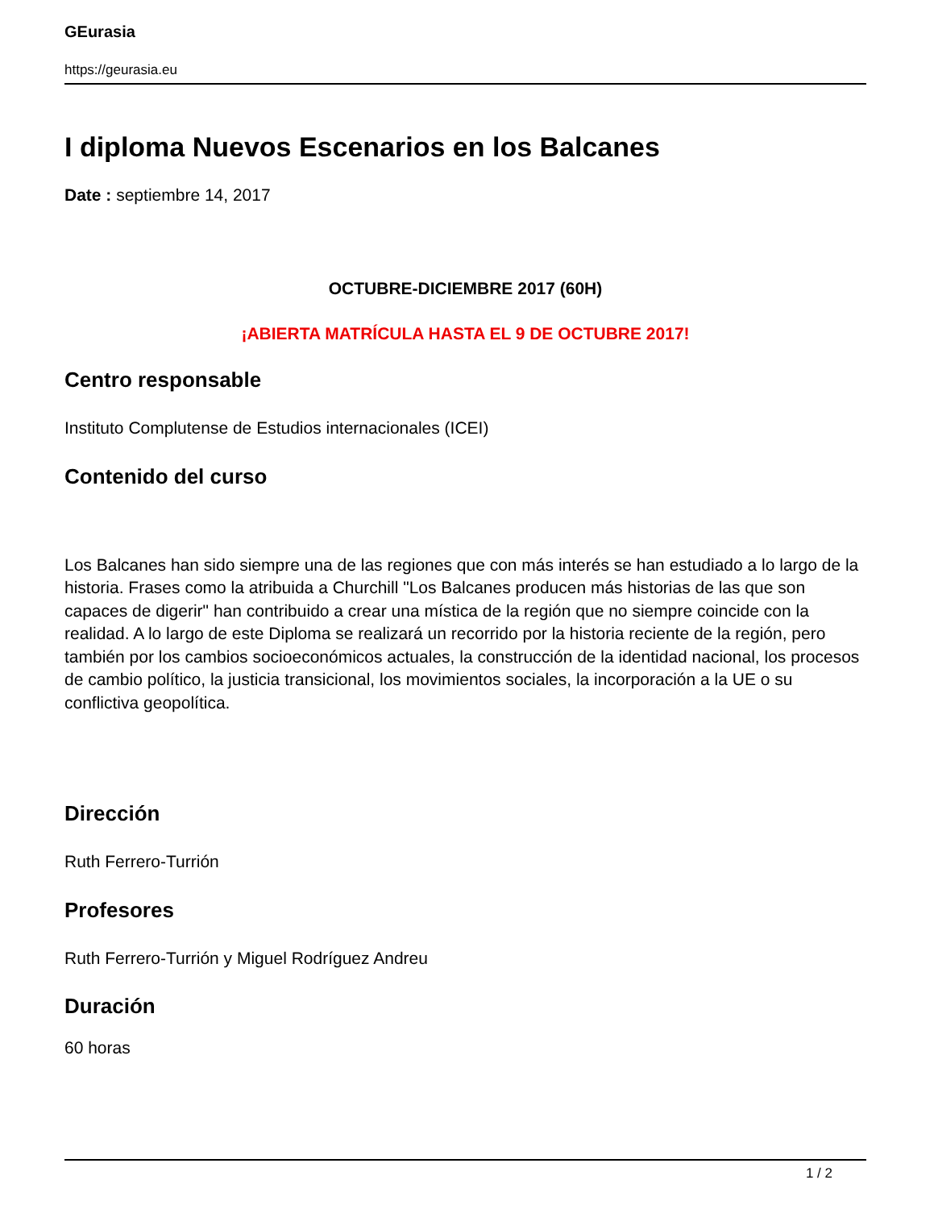GEurasia
https://geurasia.eu
I diploma Nuevos Escenarios en los Balcanes
Date : septiembre 14, 2017
OCTUBRE-DICIEMBRE 2017 (60H)
¡ABIERTA MATRÍCULA HASTA EL 9 DE OCTUBRE 2017!
Centro responsable
Instituto Complutense de Estudios internacionales (ICEI)
Contenido del curso
Los Balcanes han sido siempre una de las regiones que con más interés se han estudiado a lo largo de la historia. Frases como la atribuida a Churchill "Los Balcanes producen más historias de las que son capaces de digerir" han contribuido a crear una mística de la región que no siempre coincide con la realidad. A lo largo de este Diploma se realizará un recorrido por la historia reciente de la región, pero también por los cambios socioeconómicos actuales, la construcción de la identidad nacional, los procesos de cambio político, la justicia transicional, los movimientos sociales, la incorporación a la UE o su conflictiva geopolítica.
Dirección
Ruth Ferrero-Turrión
Profesores
Ruth Ferrero-Turrión y Miguel Rodríguez Andreu
Duración
60 horas
1 / 2